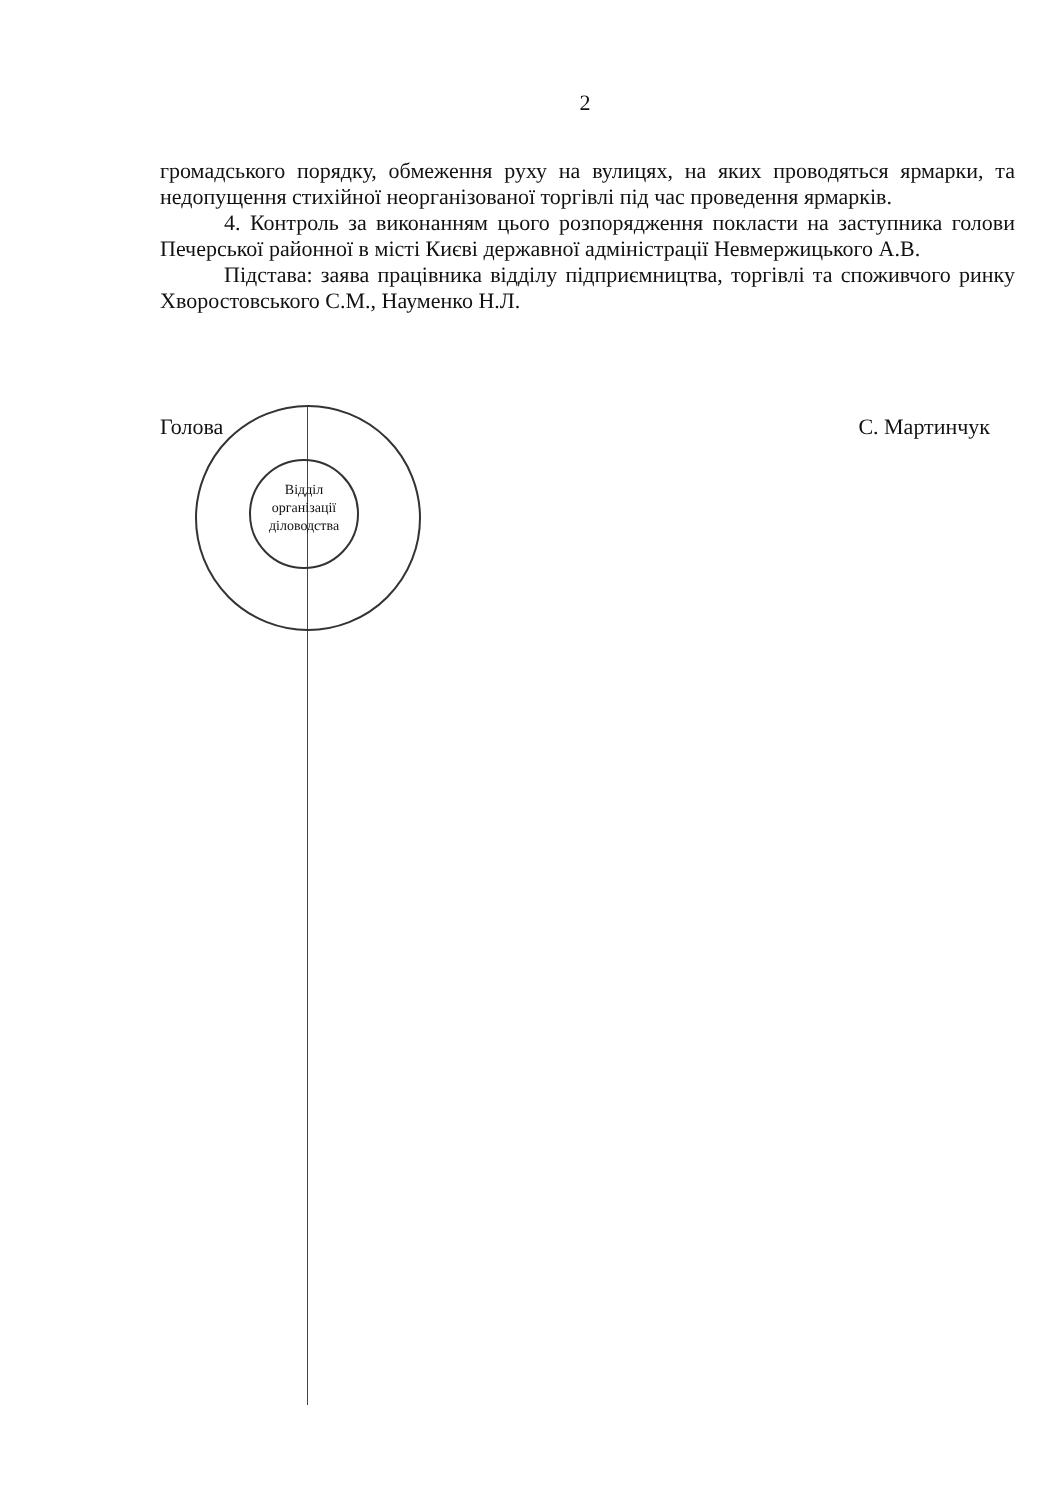Відділ
організації
діловодства
2
громадського порядку, обмеження руху на вулицях, на яких проводяться ярмарки, та недопущення стихійної неорганізованої торгівлі під час проведення ярмарків.
4. Контроль за виконанням цього розпорядження покласти на заступника голови Печерської районної в місті Києві державної адміністрації Невмержицького А.В.
Підстава: заява працівника відділу підприємництва, торгівлі та споживчого ринку Хворостовського С.М., Науменко Н.Л.
Голова С. Мартинчук